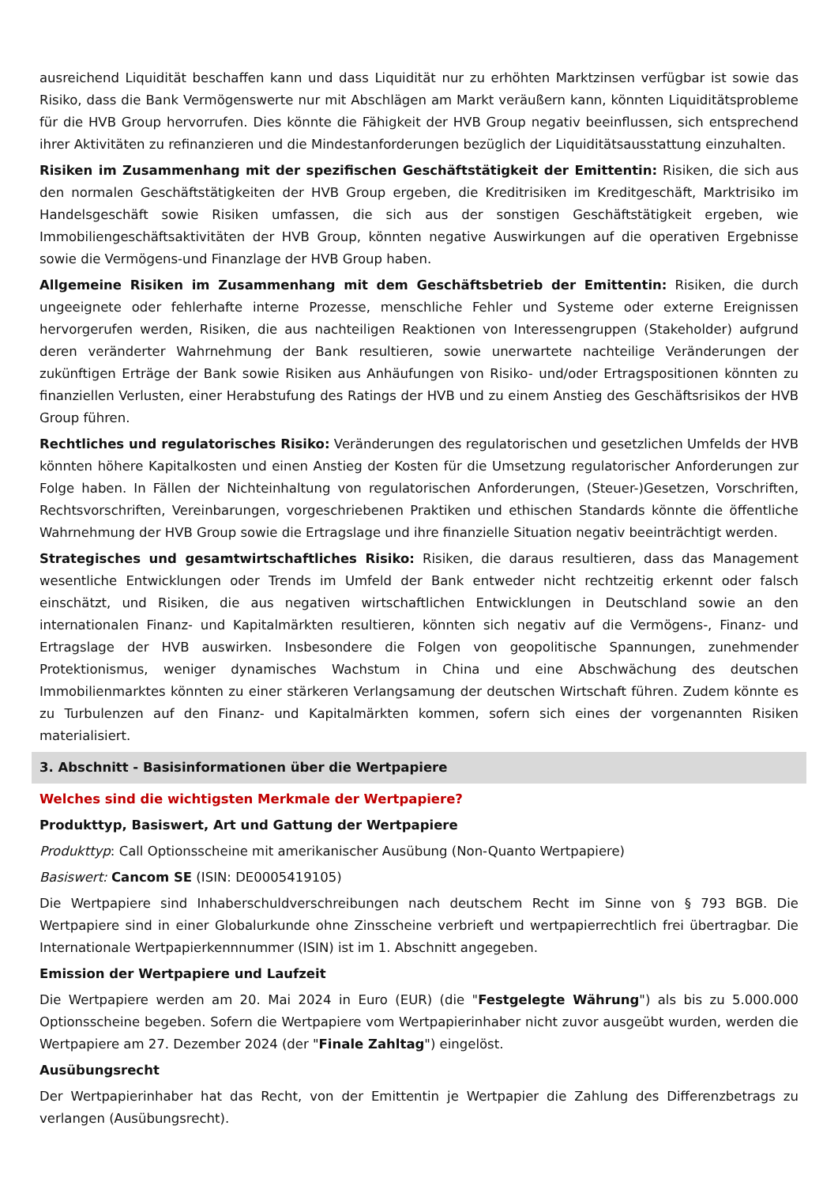ausreichend Liquidität beschaffen kann und dass Liquidität nur zu erhöhten Marktzinsen verfügbar ist sowie das Risiko, dass die Bank Vermögenswerte nur mit Abschlägen am Markt veräußern kann, könnten Liquiditätsprobleme für die HVB Group hervorrufen. Dies könnte die Fähigkeit der HVB Group negativ beeinflussen, sich entsprechend ihrer Aktivitäten zu refinanzieren und die Mindestanforderungen bezüglich der Liquiditätsausstattung einzuhalten.
Risiken im Zusammenhang mit der spezifischen Geschäftstätigkeit der Emittentin: Risiken, die sich aus den normalen Geschäftstätigkeiten der HVB Group ergeben, die Kreditrisiken im Kreditgeschäft, Marktrisiko im Handelsgeschäft sowie Risiken umfassen, die sich aus der sonstigen Geschäftstätigkeit ergeben, wie Immobiliengeschäftsaktivitäten der HVB Group, könnten negative Auswirkungen auf die operativen Ergebnisse sowie die Vermögens-und Finanzlage der HVB Group haben.
Allgemeine Risiken im Zusammenhang mit dem Geschäftsbetrieb der Emittentin: Risiken, die durch ungeeignete oder fehlerhafte interne Prozesse, menschliche Fehler und Systeme oder externe Ereignissen hervorgerufen werden, Risiken, die aus nachteiligen Reaktionen von Interessengruppen (Stakeholder) aufgrund deren veränderter Wahrnehmung der Bank resultieren, sowie unerwartete nachteilige Veränderungen der zukünftigen Erträge der Bank sowie Risiken aus Anhäufungen von Risiko- und/oder Ertragspositionen könnten zu finanziellen Verlusten, einer Herabstufung des Ratings der HVB und zu einem Anstieg des Geschäftsrisikos der HVB Group führen.
Rechtliches und regulatorisches Risiko: Veränderungen des regulatorischen und gesetzlichen Umfelds der HVB könnten höhere Kapitalkosten und einen Anstieg der Kosten für die Umsetzung regulatorischer Anforderungen zur Folge haben. In Fällen der Nichteinhaltung von regulatorischen Anforderungen, (Steuer-)Gesetzen, Vorschriften, Rechtsvorschriften, Vereinbarungen, vorgeschriebenen Praktiken und ethischen Standards könnte die öffentliche Wahrnehmung der HVB Group sowie die Ertragslage und ihre finanzielle Situation negativ beeinträchtigt werden.
Strategisches und gesamtwirtschaftliches Risiko: Risiken, die daraus resultieren, dass das Management wesentliche Entwicklungen oder Trends im Umfeld der Bank entweder nicht rechtzeitig erkennt oder falsch einschätzt, und Risiken, die aus negativen wirtschaftlichen Entwicklungen in Deutschland sowie an den internationalen Finanz- und Kapitalmärkten resultieren, könnten sich negativ auf die Vermögens-, Finanz- und Ertragslage der HVB auswirken. Insbesondere die Folgen von geopolitische Spannungen, zunehmender Protektionismus, weniger dynamisches Wachstum in China und eine Abschwächung des deutschen Immobilienmarktes könnten zu einer stärkeren Verlangsamung der deutschen Wirtschaft führen. Zudem könnte es zu Turbulenzen auf den Finanz- und Kapitalmärkten kommen, sofern sich eines der vorgenannten Risiken materialisiert.
3. Abschnitt - Basisinformationen über die Wertpapiere
Welches sind die wichtigsten Merkmale der Wertpapiere?
Produkttyp, Basiswert, Art und Gattung der Wertpapiere
Produkttyp: Call Optionsscheine mit amerikanischer Ausübung (Non-Quanto Wertpapiere)
Basiswert: Cancom SE (ISIN: DE0005419105)
Die Wertpapiere sind Inhaberschuldverschreibungen nach deutschem Recht im Sinne von § 793 BGB. Die Wertpapiere sind in einer Globalurkunde ohne Zinsscheine verbrieft und wertpapierrechtlich frei übertragbar. Die Internationale Wertpapierkennnummer (ISIN) ist im 1. Abschnitt angegeben.
Emission der Wertpapiere und Laufzeit
Die Wertpapiere werden am 20. Mai 2024 in Euro (EUR) (die "Festgelegte Währung") als bis zu 5.000.000 Optionsscheine begeben. Sofern die Wertpapiere vom Wertpapierinhaber nicht zuvor ausgeübt wurden, werden die Wertpapiere am 27. Dezember 2024 (der "Finale Zahltag") eingelöst.
Ausübungsrecht
Der Wertpapierinhaber hat das Recht, von der Emittentin je Wertpapier die Zahlung des Differenzbetrags zu verlangen (Ausübungsrecht).